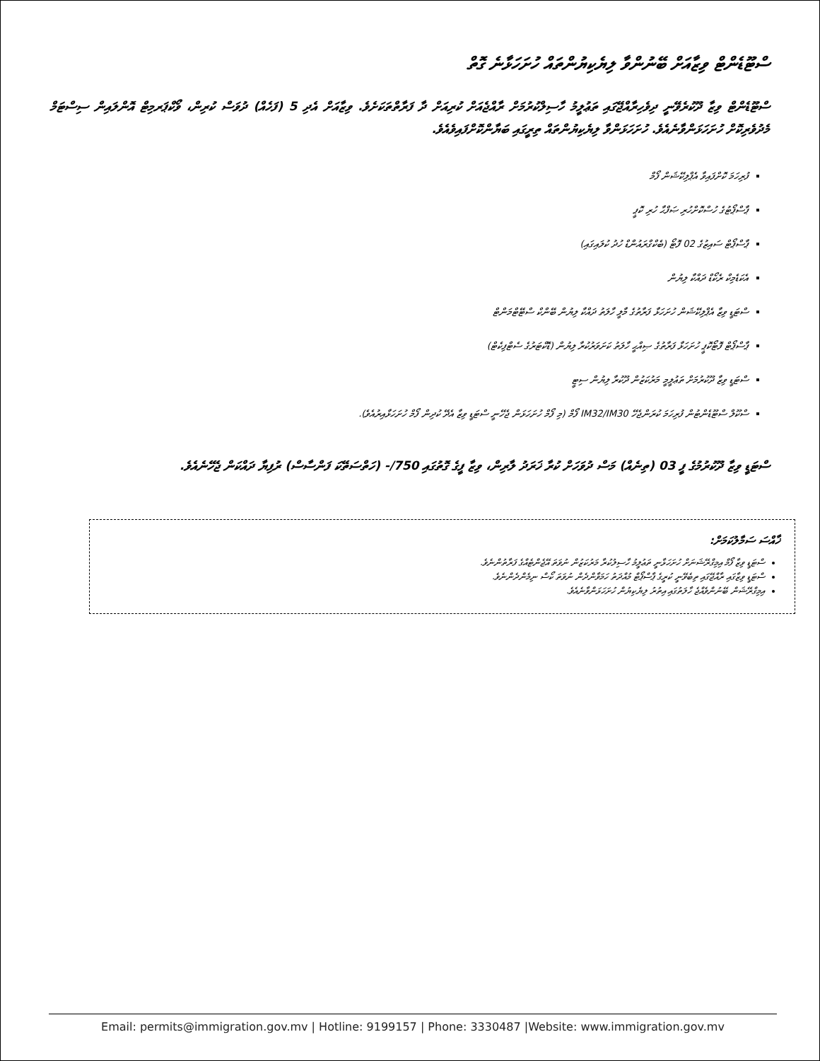ސްޓޫޑެންޓް ވިޒާއަށް ބޭނުންވާ ލިޔެކިޔުންތައް ހުށަހަޅާނެ ގޮތް
ސްޓޫޑެންޓް ވިޒާ ދޫކުރެވޭނީ ދިވެހިރާއްޖޭގައި ތަޢުލީމު ހާސިލްކުރުމަށް ރާއްޖެއަށް ކުރިއަށް ދާ ފަރާތްތަކަށެވެ. ވިޒާއަށް އެދި 5 (ފަހެއް) ދުވަސް ކުރިން، ވޯކްޕަރމިޓް އޮންލައިން ސިސްޓަމް މެދުވެރިކޮށް ހުށަހަޅަންވާނެއެވެ. ހުށަހަޅަންވާ ލިޔެކިޔުންތައް ތިރީގައި ބަޔާންކޮށްފައިވެއެވެ.
ފުރިހަމަ ކޮށްފައިވާ އެޕްލިކޭޝަން ފޯމް
ޕާސްޕޯޓުގެ ހުސްކޮށްހުރި ޞަފްޙާ ހުރި ކޮޕީ
ޕާސްޕޯޓް ސައިޒުގެ 02 ފޮޓޯ (ބެކްގްރައުންޑް ހުދު ކުލައިގައި)
އެކަޑެމިކް ރެކޯޑް ދައްކާ ލިޔުން
ސްޓަޑީ ވިޒާ އެޕްލިކޭޝަން ހުށަހަޅާ ފަރާތުގެ މާލީ ހާލަތު ދައްކާ ލިޔުން ބޭންކް ސްޓޭޓްމަންޓް
ޕާސްޕޯޓް ފޮޓޯކޮޕީ ހުށަހަޅާ ފަރާތުގެ ޞިއްޙީ ހާލަތު ކަށަވަރުކުރާ ލިޔުން (ޑޮކްޓަރުގެ ސެޓްފިކެޓް)
ސްޓަޑީ ވިޒާ ދޫކުރުމަށް ތަޢުލީމީ މަރުކަޒުން ދޫކުރާ ލިޔުން ސިޓީ
ސްކޫލް ސްޓޫޑެންޓުން ފުރިހަމަ ކުރަންޖެހޭ IM32/IM30 ފޯމް (މި ފޯމް ހުށަހަޅަން ޖެހޭނީ ސްޓަޑީ ވިޒާ އެދޭ ކުދިން ފޯމް ހުށަހަޅާއިރުއެވެ).
ސްޓަޑީ ވިޒާ ދޫކުރުމުގެ ފީ 03 (ތިނެއް) މަސް ދުވަހަށް ކުރާ ޚަރަދު ލާރިން، ވިޒާ ފީގެ ގޮތުގައި 750/- (ހަތްސަތޭކަ ފަންސާސް) ރުފިޔާ ދައްކަން ޖެހޭނެއެވެ.
ޚާއްސަ ސަމާލުކަމަށް:
ސްޓަޑީ ވިޒާ ފޯމް އިމިގްރޭޝަނަށް ހުށަހަޅާނީ ތަޢުލީމު ހާސިލުކުރާ މަރުކަޒުން ނުވަތަ އޭޖެންޓެއްގެ ފަރާތުންނެވެ.
ސްޓަޑީ ވިޒާގައި ރާއްޖޭގައި ތިބެވޭނީ ކުރީގެ ޕާސްޕޯޓް މުއްދަތު ހަމަވާންދެން ނުވަތަ ކޯސް ނިމެންދެންނެވެ.
އިމިގްރޭޝަން ބޭނުންވެއްޖެ ހާލަތުގައި އިތުރު ލިޔެކިޔުން ހުށަހަޅަންވާނެއެވެ.
Email: permits@immigration.gov.mv | Hotline: 9199157 | Phone: 3330487 |Website: www.immigration.gov.mv